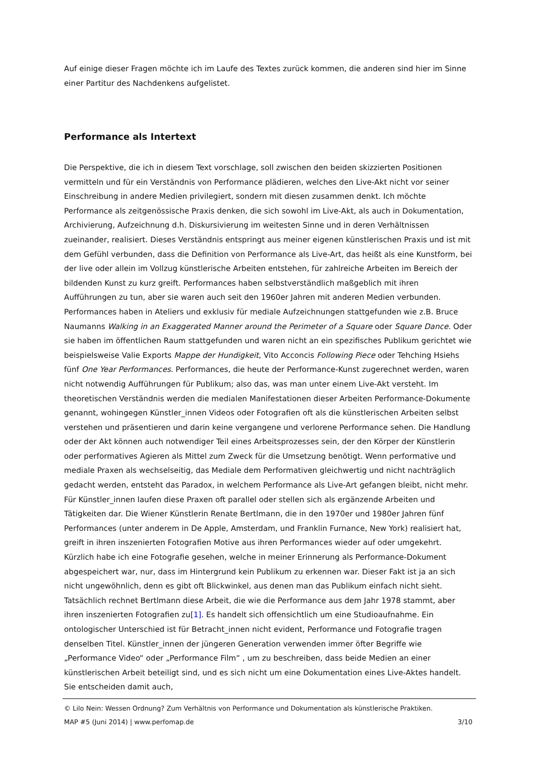Auf einige dieser Fragen möchte ich im Laufe des Textes zurück kommen, die anderen sind hier im Sinne einer Partitur des Nachdenkens aufgelistet.
Performance als Intertext
Die Perspektive, die ich in diesem Text vorschlage, soll zwischen den beiden skizzierten Positionen vermitteln und für ein Verständnis von Performance plädieren, welches den Live-Akt nicht vor seiner Einschreibung in andere Medien privilegiert, sondern mit diesen zusammen denkt. Ich möchte Performance als zeitgenössische Praxis denken, die sich sowohl im Live-Akt, als auch in Dokumentation, Archivierung, Aufzeichnung d.h. Diskursivierung im weitesten Sinne und in deren Verhältnissen zueinander, realisiert. Dieses Verständnis entspringt aus meiner eigenen künstlerischen Praxis und ist mit dem Gefühl verbunden, dass die Definition von Performance als Live-Art, das heißt als eine Kunstform, bei der live oder allein im Vollzug künstlerische Arbeiten entstehen, für zahlreiche Arbeiten im Bereich der bildenden Kunst zu kurz greift. Performances haben selbstverständlich maßgeblich mit ihren Aufführungen zu tun, aber sie waren auch seit den 1960er Jahren mit anderen Medien verbunden. Performances haben in Ateliers und exklusiv für mediale Aufzeichnungen stattgefunden wie z.B. Bruce Naumanns Walking in an Exaggerated Manner around the Perimeter of a Square oder Square Dance. Oder sie haben im öffentlichen Raum stattgefunden und waren nicht an ein spezifisches Publikum gerichtet wie beispielsweise Valie Exports Mappe der Hundigkeit, Vito Acconcis Following Piece oder Tehching Hsiehs fünf One Year Performances. Performances, die heute der Performance-Kunst zugerechnet werden, waren nicht notwendig Aufführungen für Publikum; also das, was man unter einem Live-Akt versteht. Im theoretischen Verständnis werden die medialen Manifestationen dieser Arbeiten Performance-Dokumente genannt, wohingegen Künstler_innen Videos oder Fotografien oft als die künstlerischen Arbeiten selbst verstehen und präsentieren und darin keine vergangene und verlorene Performance sehen. Die Handlung oder der Akt können auch notwendiger Teil eines Arbeitsprozesses sein, der den Körper der Künstlerin oder performatives Agieren als Mittel zum Zweck für die Umsetzung benötigt. Wenn performative und mediale Praxen als wechselseitig, das Mediale dem Performativen gleichwertig und nicht nachträglich gedacht werden, entsteht das Paradox, in welchem Performance als Live-Art gefangen bleibt, nicht mehr. Für Künstler_innen laufen diese Praxen oft parallel oder stellen sich als ergänzende Arbeiten und Tätigkeiten dar. Die Wiener Künstlerin Renate Bertlmann, die in den 1970er und 1980er Jahren fünf Performances (unter anderem in De Apple, Amsterdam, und Franklin Furnance, New York) realisiert hat, greift in ihren inszenierten Fotografien Motive aus ihren Performances wieder auf oder umgekehrt. Kürzlich habe ich eine Fotografie gesehen, welche in meiner Erinnerung als Performance-Dokument abgespeichert war, nur, dass im Hintergrund kein Publikum zu erkennen war. Dieser Fakt ist ja an sich nicht ungewöhnlich, denn es gibt oft Blickwinkel, aus denen man das Publikum einfach nicht sieht. Tatsächlich rechnet Bertlmann diese Arbeit, die wie die Performance aus dem Jahr 1978 stammt, aber ihren inszenierten Fotografien zu[1]. Es handelt sich offensichtlich um eine Studioaufnahme. Ein ontologischer Unterschied ist für Betracht_innen nicht evident, Performance und Fotografie tragen denselben Titel. Künstler_innen der jüngeren Generation verwenden immer öfter Begriffe wie „Performance Video“ oder „Performance Film“ , um zu beschreiben, dass beide Medien an einer künstlerischen Arbeit beteiligt sind, und es sich nicht um eine Dokumentation eines Live-Aktes handelt. Sie entscheiden damit auch,
© Lilo Nein: Wessen Ordnung? Zum Verhältnis von Performance und Dokumentation als künstlerische Praktiken.
MAP #5 (Juni 2014) | www.perfomap.de 3/10